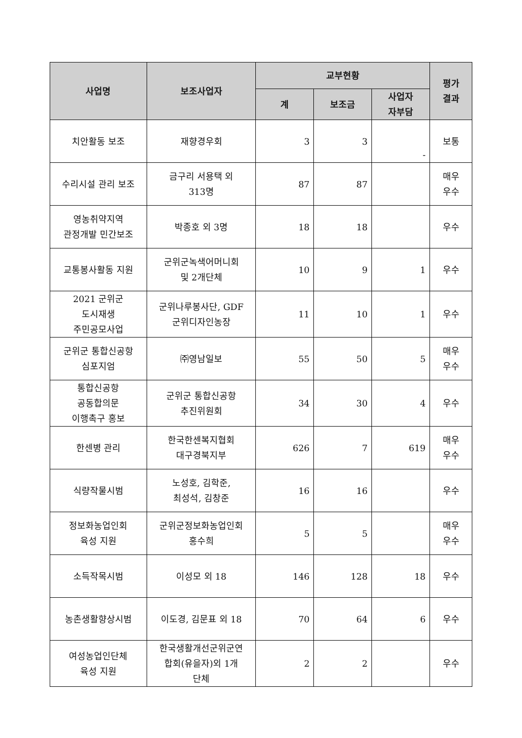| 사업명 | 보조사업자 | 교부현황 | | | 평가 결과 |
| --- | --- | --- | --- | --- | --- |
| | | 계 | 보조금 | 사업자 자부담 | |
| 치안활동 보조 | 재향경우회 | 3 | 3 | - | 보통 |
| 수리시설 관리 보조 | 금구리 서용택 외 313명 | 87 | 87 | | 매우 우수 |
| 영농취약지역 관정개발 민간보조 | 박종호 외 3명 | 18 | 18 | | 우수 |
| 교통봉사활동 지원 | 군위군녹색어머니회 및 2개단체 | 10 | 9 | 1 | 우수 |
| 2021 군위군 도시재생 주민공모사업 | 군위나루봉사단, GDF 군위디자인농장 | 11 | 10 | 1 | 우수 |
| 군위군 통합신공항 심포지엄 | ㈜영남일보 | 55 | 50 | 5 | 매우 우수 |
| 통합신공항 공동합의문 이행촉구 홍보 | 군위군 통합신공항 추진위원회 | 34 | 30 | 4 | 우수 |
| 한센병 관리 | 한국한센복지협회 대구경북지부 | 626 | 7 | 619 | 매우 우수 |
| 식량작물시범 | 노성호, 김학준, 최성석, 김창준 | 16 | 16 | | 우수 |
| 정보화농업인회 육성 지원 | 군위군정보화농업인회 홍수희 | 5 | 5 | | 매우 우수 |
| 소득작목시범 | 이성모 외 18 | 146 | 128 | 18 | 우수 |
| 농촌생활향상시범 | 이도경, 김문표 외 18 | 70 | 64 | 6 | 우수 |
| 여성농업인단체 육성 지원 | 한국생활개선군위군연 합회(유을자)외 1개 단체 | 2 | 2 | | 우수 |